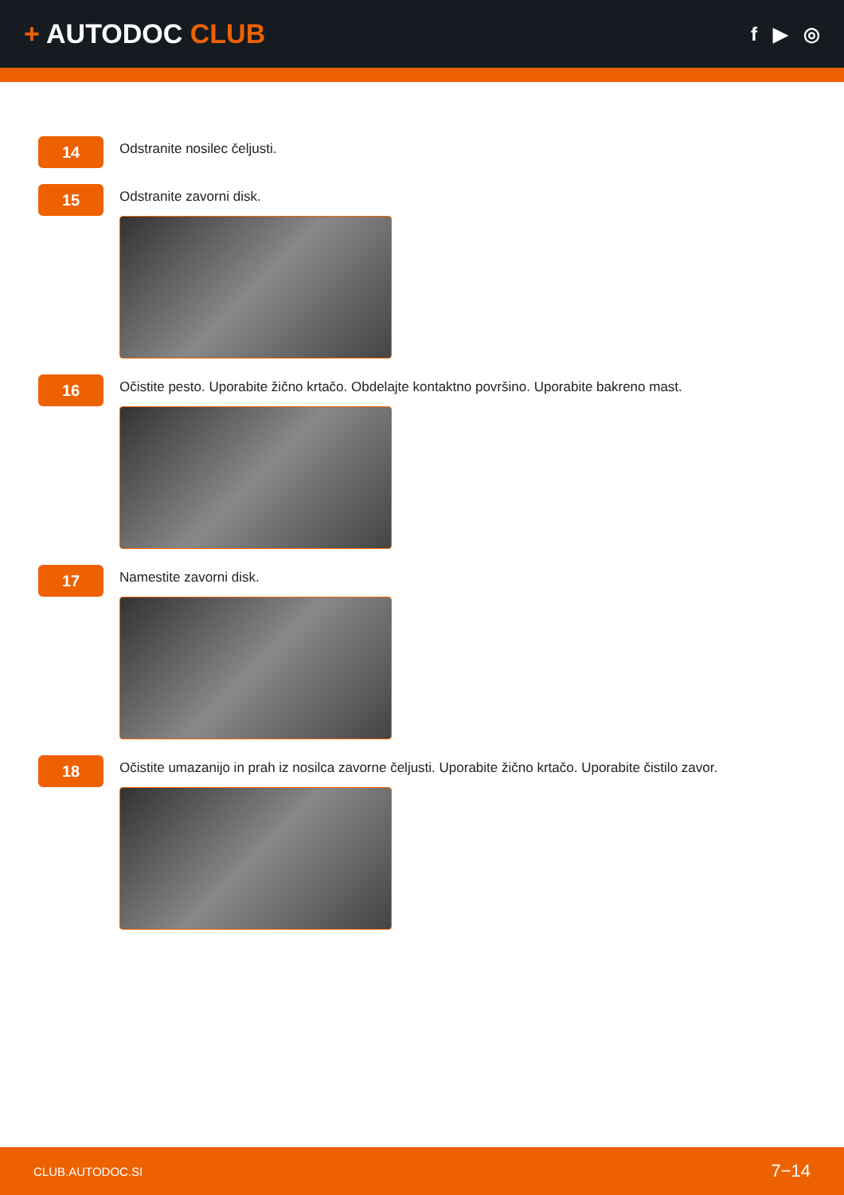+ AUTODOC CLUB
f ▶ ◎
14
Odstranite nosilec čeljusti.
15
Odstranite zavorni disk.
16
Očistite pesto. Uporabite žično krtačo. Obdelajte kontaktno površino. Uporabite bakreno mast.
17
Namestite zavorni disk.
18
Očistite umazanijo in prah iz nosilca zavorne čeljusti. Uporabite žično krtačo. Uporabite čistilo zavor.
CLUB.AUTODOC.SI 7−14